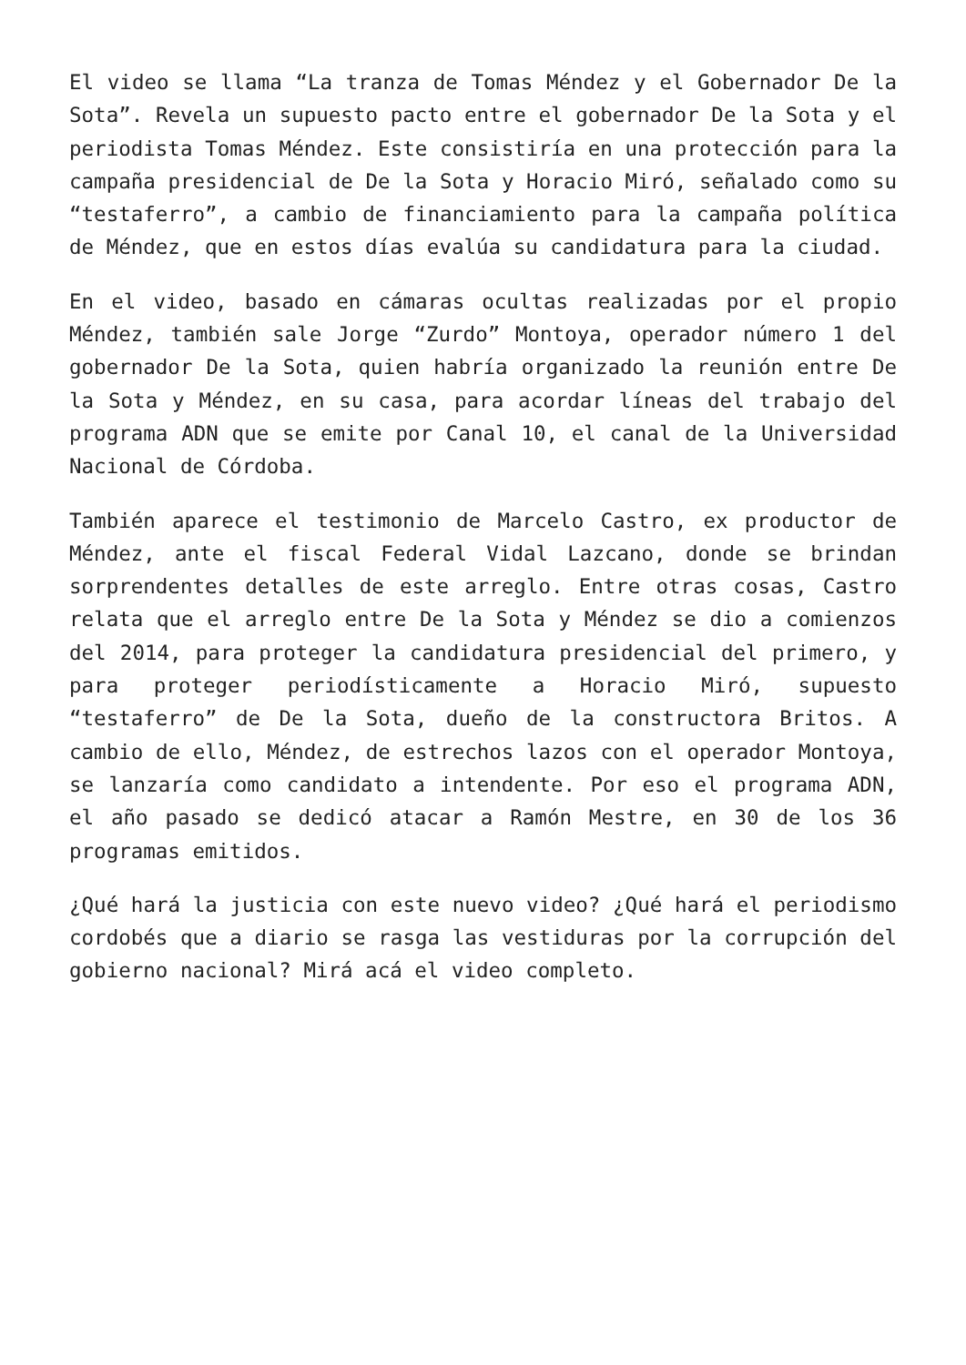El video se llama “La tranza de Tomas Méndez y el Gobernador De la Sota”. Revela un supuesto pacto entre el gobernador De la Sota y el periodista Tomas Méndez. Este consistiría en una protección para la campaña presidencial de De la Sota y Horacio Miró, señalado como su “testaferro”, a cambio de financiamiento para la campaña política de Méndez, que en estos días evalúa su candidatura para la ciudad.
En el video, basado en cámaras ocultas realizadas por el propio Méndez, también sale Jorge “Zurdo” Montoya, operador número 1 del gobernador De la Sota, quien habría organizado la reunión entre De la Sota y Méndez, en su casa, para acordar líneas del trabajo del programa ADN que se emite por Canal 10, el canal de la Universidad Nacional de Córdoba.
También aparece el testimonio de Marcelo Castro, ex productor de Méndez, ante el fiscal Federal Vidal Lazcano, donde se brindan sorprendentes detalles de este arreglo. Entre otras cosas, Castro relata que el arreglo entre De la Sota y Méndez se dio a comienzos del 2014, para proteger la candidatura presidencial del primero, y para proteger periodísticamente a Horacio Miró, supuesto “testaferro” de De la Sota, dueño de la constructora Britos. A cambio de ello, Méndez, de estrechos lazos con el operador Montoya, se lanzaría como candidato a intendente. Por eso el programa ADN, el año pasado se dedicó atacar a Ramón Mestre, en 30 de los 36 programas emitidos.
¿Qué hará la justicia con este nuevo video? ¿Qué hará el periodismo cordobés que a diario se rasga las vestiduras por la corrupción del gobierno nacional? Mirá acá el video completo.